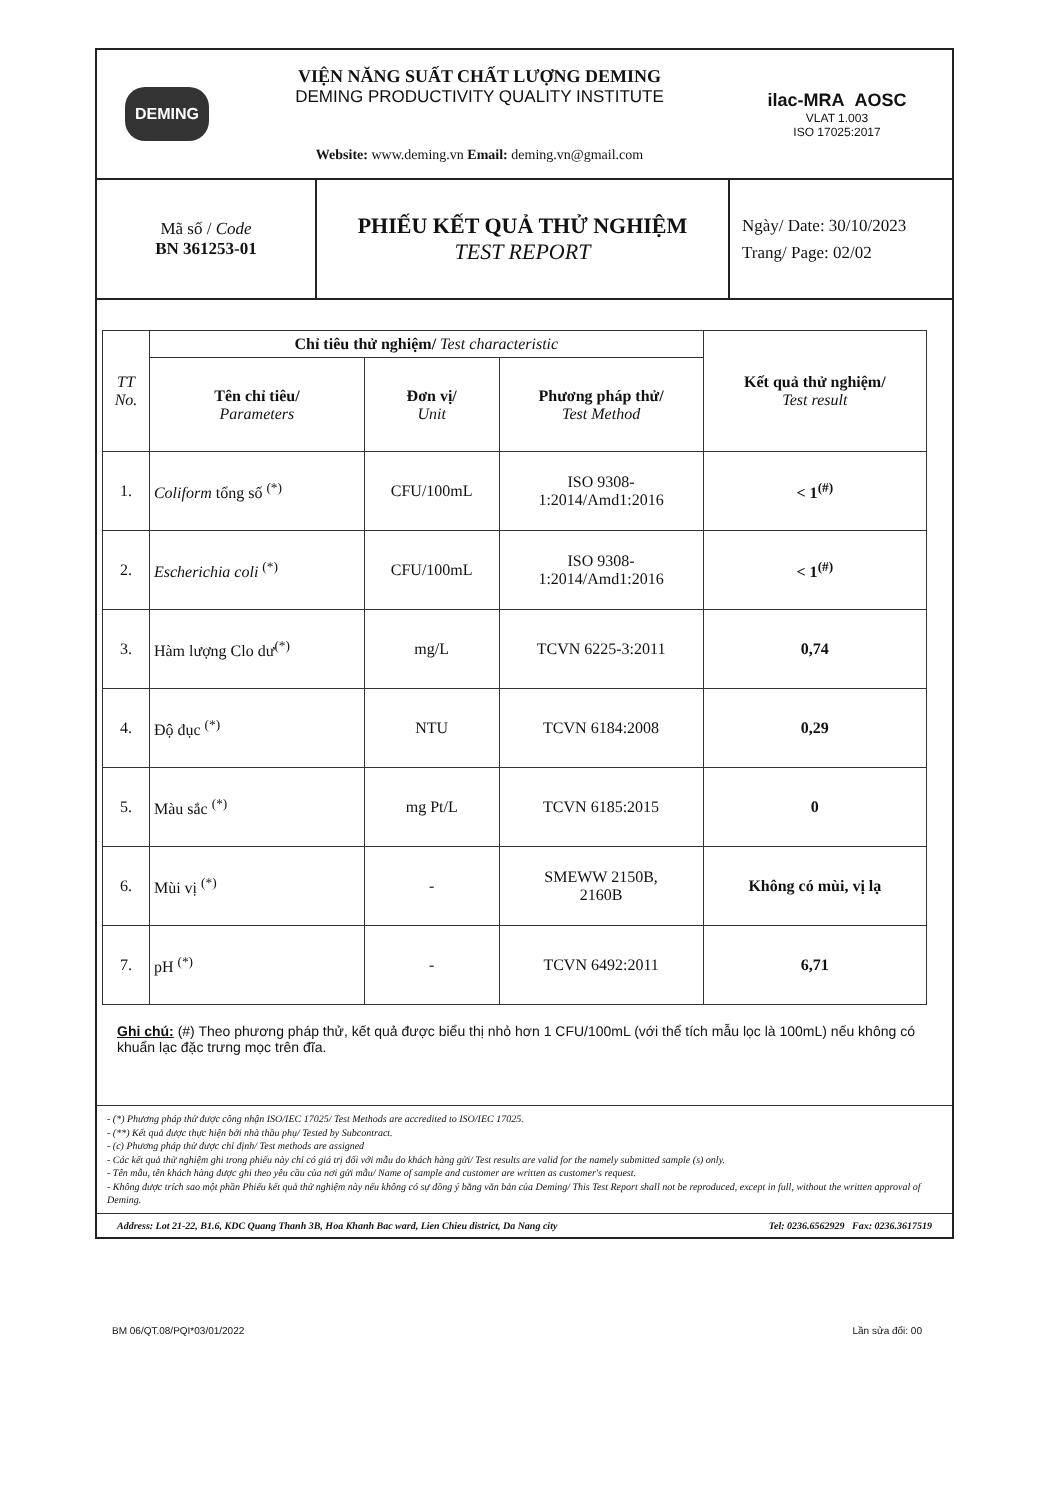DEMING
VIỆN NĂNG SUẤT CHẤT LƯỢNG DEMING
DEMING PRODUCTIVITY QUALITY INSTITUTE
Website: www.deming.vn Email: deming.vn@gmail.com
ilac-MRA AOSC
VLAT 1.003
ISO 17025:2017
Mã số / Code
BN 361253-01
PHIẾU KẾT QUẢ THỬ NGHIỆM
TEST REPORT
Ngày/ Date: 30/10/2023
Trang/ Page: 02/02
| TT No. | Chỉ tiêu thử nghiệm/ Test characteristic | | | Kết quả thử nghiệm/ Test result |
| --- | --- | --- | --- | --- |
| | Tên chỉ tiêu/ Parameters | Đơn vị/ Unit | Phương pháp thử/ Test Method | |
| 1. | Coliform tổng số <sup>(*)</sup> | CFU/100mL | ISO 9308- 1:2014/Amd1:2016 | < 1<sup>(#)</sup> |
| 2. | Escherichia coli <sup>(*)</sup> | CFU/100mL | ISO 9308- 1:2014/Amd1:2016 | < 1<sup>(#)</sup> |
| 3. | Hàm lượng Clo dư<sup>(*)</sup> | mg/L | TCVN 6225-3:2011 | 0,74 |
| 4. | Độ đục <sup>(*)</sup> | NTU | TCVN 6184:2008 | 0,29 |
| 5. | Màu sắc <sup>(*)</sup> | mg Pt/L | TCVN 6185:2015 | 0 |
| 6. | Mùi vị <sup>(*)</sup> | - | SMEWW 2150B, 2160B | Không có mùi, vị lạ |
| 7. | pH <sup>(*)</sup> | - | TCVN 6492:2011 | 6,71 |
Ghi chú: (#) Theo phương pháp thử, kết quả được biểu thị nhỏ hơn 1 CFU/100mL (với thể tích mẫu lọc là 100mL) nếu không có khuẩn lạc đặc trưng mọc trên đĩa.
- (*) Phương pháp thử được công nhận ISO/IEC 17025/ Test Methods are accredited to ISO/IEC 17025.
- (**) Kết quả được thực hiện bởi nhà thầu phụ/ Tested by Subcontract.
- (c) Phương pháp thử được chỉ định/ Test methods are assigned
- Các kết quả thử nghiệm ghi trong phiếu này chỉ có giá trị đối với mẫu do khách hàng gửi/ Test results are valid for the namely submitted sample (s) only.
- Tên mẫu, tên khách hàng được ghi theo yêu cầu của nơi gửi mẫu/ Name of sample and customer are written as customer's request.
- Không được trích sao một phần Phiếu kết quả thử nghiệm này nếu không có sự đồng ý bằng văn bản của Deming/ This Test Report shall not be reproduced, except in full, without the written approval of Deming.
Address: Lot 21-22, B1.6, KDC Quang Thanh 3B, Hoa Khanh Bac ward, Lien Chieu district, Da Nang city Tel: 0236.6562929 Fax: 0236.3617519
BM 06/QT.08/PQI*03/01/2022 Lần sửa đổi: 00